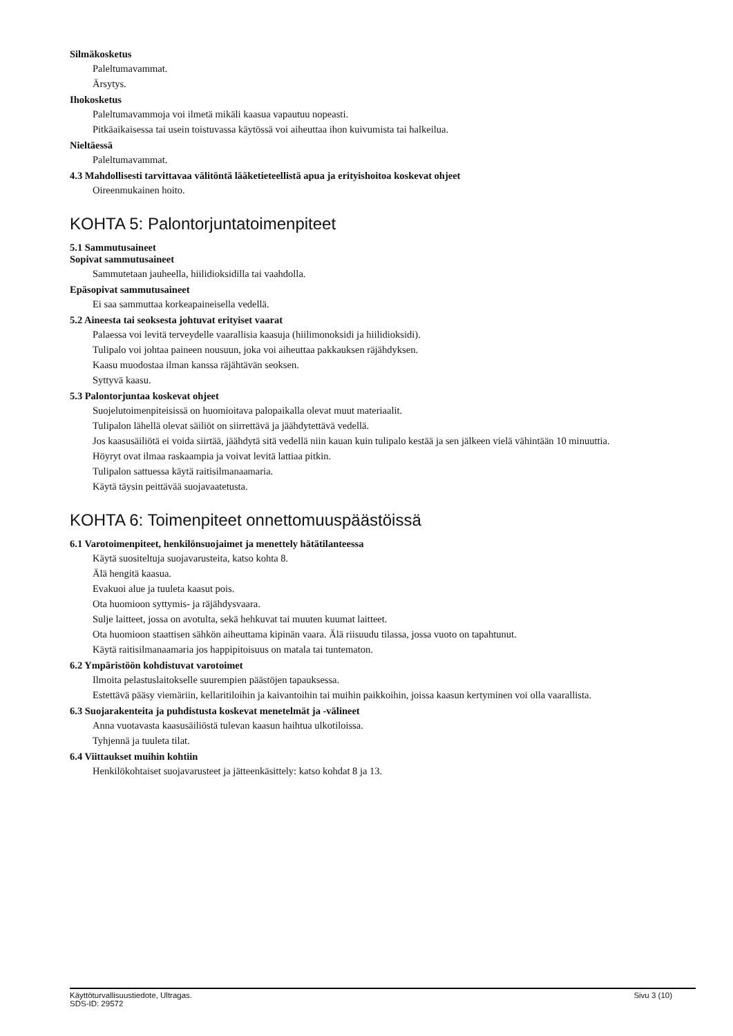Silmäkosketus
Paleltumavammat.
Ärsytys.
Ihokosketus
Paleltumavammoja voi ilmetä mikäli kaasua vapautuu nopeasti.
Pitkäaikaisessa tai usein toistuvassa käytössä voi aiheuttaa ihon kuivumista tai halkeilua.
Nieltäessä
Paleltumavammat.
4.3 Mahdollisesti tarvittavaa välitöntä lääketieteellistä apua ja erityishoitoa koskevat ohjeet
Oireenmukainen hoito.
KOHTA 5: Palontorjuntatoimenpiteet
5.1 Sammutusaineet
Sopivat sammutusaineet
Sammutetaan jauheella, hiilidioksidilla tai vaahdolla.
Epäsopivat sammutusaineet
Ei saa sammuttaa korkeapaineisella vedellä.
5.2 Aineesta tai seoksesta johtuvat erityiset vaarat
Palaessa voi levitä terveydelle vaarallisia kaasuja (hiilimonoksidi ja hiilidioksidi).
Tulipalo voi johtaa paineen nousuun, joka voi aiheuttaa pakkauksen räjähdyksen.
Kaasu muodostaa ilman kanssa räjähtävän seoksen.
Syttyvä kaasu.
5.3 Palontorjuntaa koskevat ohjeet
Suojelutoimenpiteisissä on huomioitava palopaikalla olevat muut materiaalit.
Tulipalon lähellä olevat säiliöt on siirrettävä ja jäähdytettävä vedellä.
Jos kaasusäiliötä ei voida siirtää, jäähdytä sitä vedellä niin kauan kuin tulipalo kestää ja sen jälkeen vielä vähintään 10 minuuttia.
Höyryt ovat ilmaa raskaampia ja voivat levitä lattiaa pitkin.
Tulipalon sattuessa käytä raitisilmanaamaria.
Käytä täysin peittävää suojavaatetusta.
KOHTA 6: Toimenpiteet onnettomuuspäästöissä
6.1 Varotoimenpiteet, henkilönsuojaimet ja menettely hätätilanteessa
Käytä suositeltuja suojavarusteita, katso kohta 8.
Älä hengitä kaasua.
Evakuoi alue ja tuuleta kaasut pois.
Ota huomioon syttymis- ja räjähdysvaara.
Sulje laitteet, jossa on avotulta, sekä hehkuvat tai muuten kuumat laitteet.
Ota huomioon staattisen sähkön aiheuttama kipinän vaara. Älä riisuudu tilassa, jossa vuoto on tapahtunut.
Käytä raitisilmanaamaria jos happipitoisuus on matala tai tuntematon.
6.2 Ympäristöön kohdistuvat varotoimet
Ilmoita pelastuslaitokselle suurempien päästöjen tapauksessa.
Estettävä pääsy viemäriin, kellaritiloihin ja kaivantoihin tai muihin paikkoihin, joissa kaasun kertyminen voi olla vaarallista.
6.3 Suojarakenteita ja puhdistusta koskevat menetelmät ja -välineet
Anna vuotavasta kaasusäiliöstä tulevan kaasun haihtua ulkotiloissa.
Tyhjennä ja tuuleta tilat.
6.4 Viittaukset muihin kohtiin
Henkilökohtaiset suojavarusteet ja jätteenkäsittely: katso kohdat 8 ja 13.
Käyttöturvallisuustiedote, Ultragas.
SDS-ID: 29572 Sivu 3 (10)